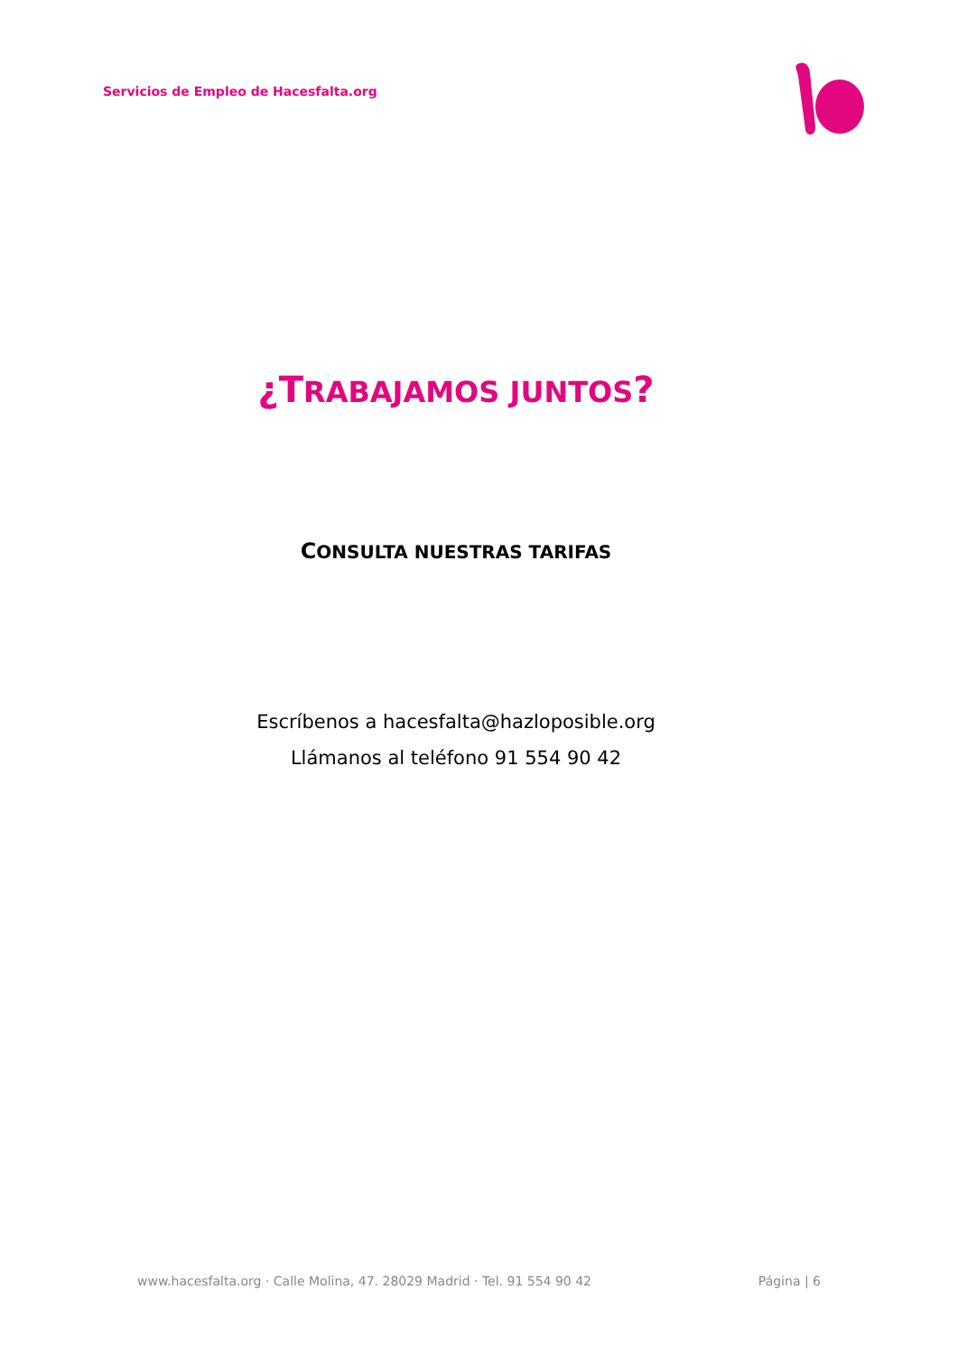Servicios de Empleo de Hacesfalta.org
¿TRABAJAMOS JUNTOS?
CONSULTA NUESTRAS TARIFAS
Escríbenos a hacesfalta@hazloposible.org
Llámanos al teléfono 91 554 90 42
www.hacesfalta.org · Calle Molina, 47. 28029 Madrid · Tel. 91 554 90 42 Página | 6